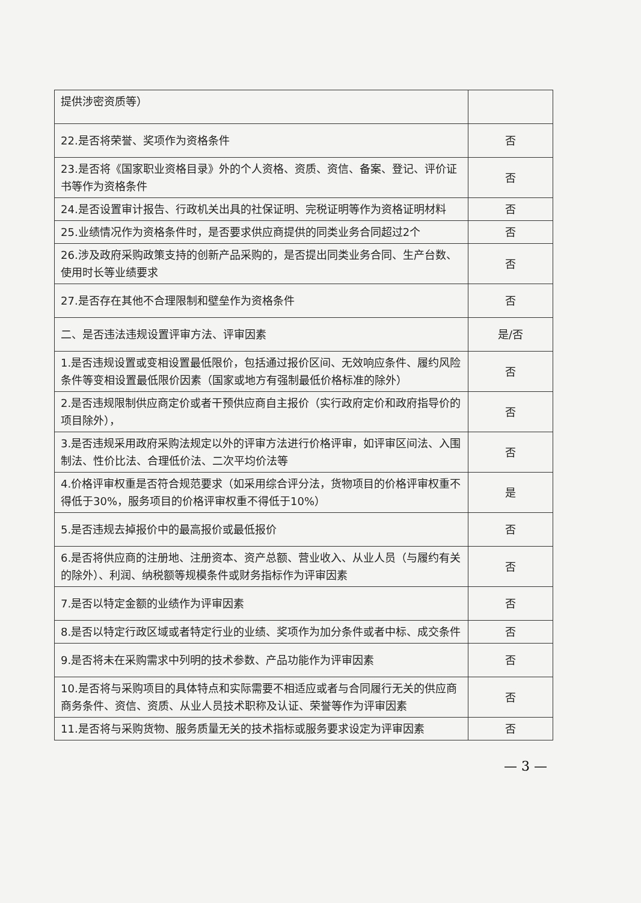| 提供涉密资质等） | |
| 22.是否将荣誉、奖项作为资格条件 | 否 |
| 23.是否将《国家职业资格目录》外的个人资格、资质、资信、备案、登记、评价证书等作为资格条件 | 否 |
| 24.是否设置审计报告、行政机关出具的社保证明、完税证明等作为资格证明材料 | 否 |
| 25.业绩情况作为资格条件时，是否要求供应商提供的同类业务合同超过2个 | 否 |
| 26.涉及政府采购政策支持的创新产品采购的，是否提出同类业务合同、生产台数、使用时长等业绩要求 | 否 |
| 27.是否存在其他不合理限制和壁垒作为资格条件 | 否 |
| 二、是否违法违规设置评审方法、评审因素 | 是/否 |
| 1.是否违规设置或变相设置最低限价，包括通过报价区间、无效响应条件、履约风险条件等变相设置最低限价因素（国家或地方有强制最低价格标准的除外） | 否 |
| 2.是否违规限制供应商定价或者干预供应商自主报价（实行政府定价和政府指导价的项目除外）， | 否 |
| 3.是否违规采用政府采购法规定以外的评审方法进行价格评审，如评审区间法、入围制法、性价比法、合理低价法、二次平均价法等 | 否 |
| 4.价格评审权重是否符合规范要求（如采用综合评分法，货物项目的价格评审权重不得低于30%，服务项目的价格评审权重不得低于10%） | 是 |
| 5.是否违规去掉报价中的最高报价或最低报价 | 否 |
| 6.是否将供应商的注册地、注册资本、资产总额、营业收入、从业人员（与履约有关的除外）、利润、纳税额等规模条件或财务指标作为评审因素 | 否 |
| 7.是否以特定金额的业绩作为评审因素 | 否 |
| 8.是否以特定行政区域或者特定行业的业绩、奖项作为加分条件或者中标、成交条件 | 否 |
| 9.是否将未在采购需求中列明的技术参数、产品功能作为评审因素 | 否 |
| 10.是否将与采购项目的具体特点和实际需要不相适应或者与合同履行无关的供应商商务条件、资信、资质、从业人员技术职称及认证、荣誉等作为评审因素 | 否 |
| 11.是否将与采购货物、服务质量无关的技术指标或服务要求设定为评审因素 | 否 |
— 3 —